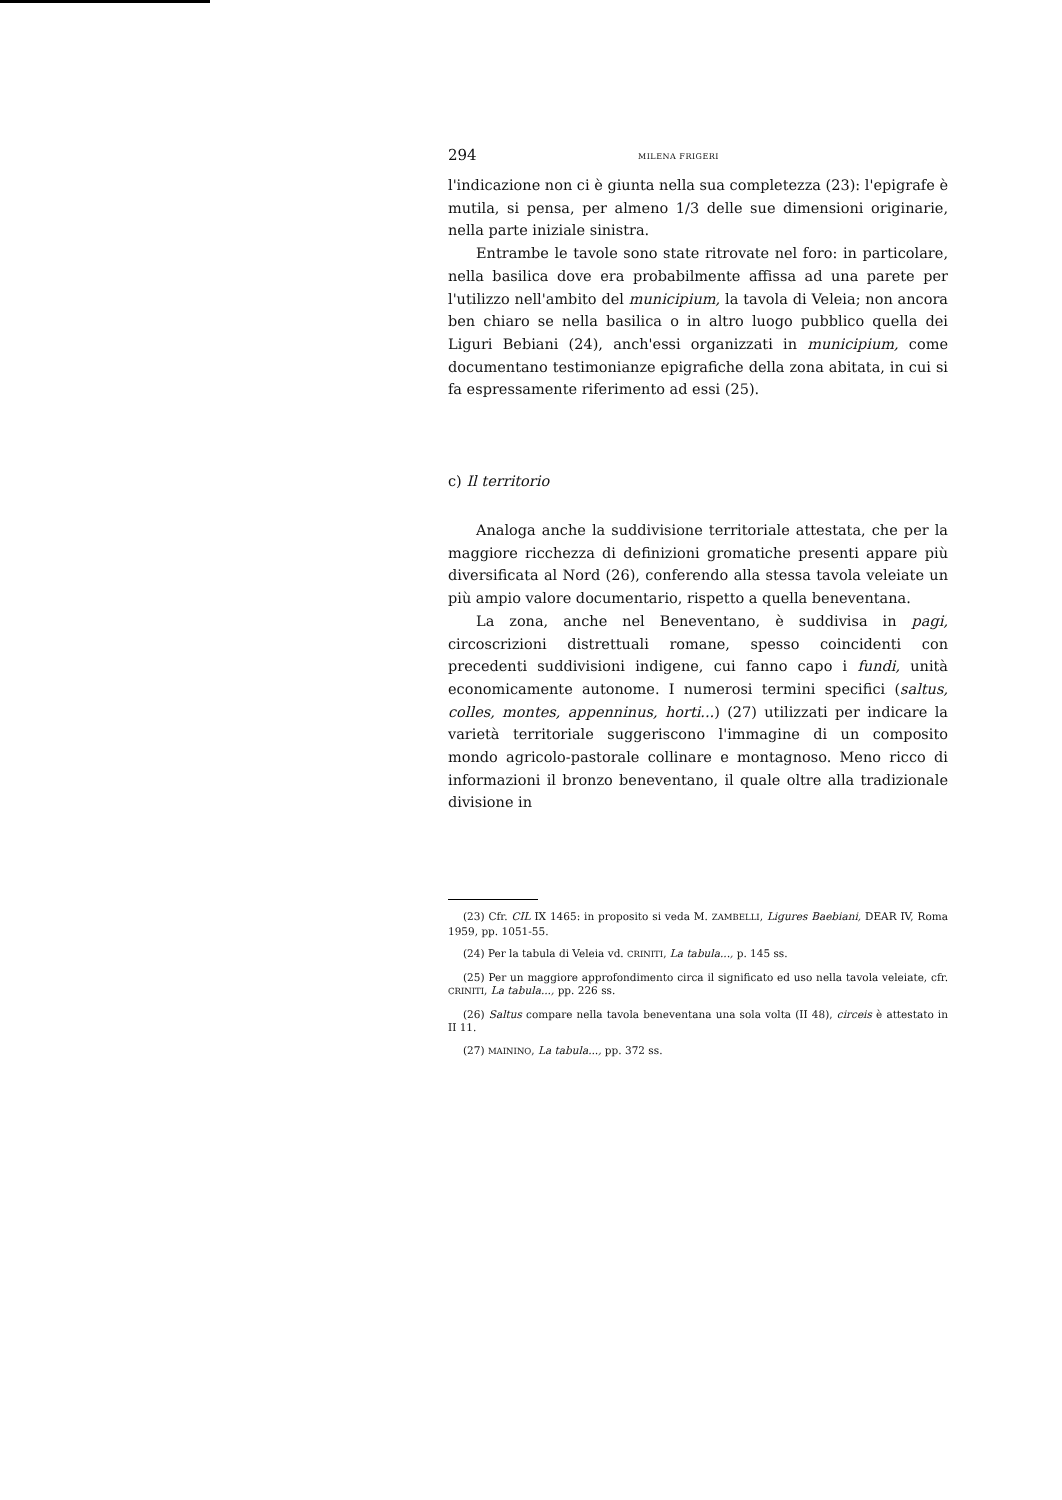294 MILENA FRIGERI
l'indicazione non ci è giunta nella sua completezza (23): l'epigrafe è mutila, si pensa, per almeno 1/3 delle sue dimensioni originarie, nella parte iniziale sinistra.
Entrambe le tavole sono state ritrovate nel foro: in particolare, nella basilica dove era probabilmente affissa ad una parete per l'utilizzo nell'ambito del municipium, la tavola di Veleia; non ancora ben chiaro se nella basilica o in altro luogo pubblico quella dei Liguri Bebiani (24), anch'essi organizzati in municipium, come documentano testimonianze epigrafiche della zona abitata, in cui si fa espressamente riferimento ad essi (25).
c) Il territorio
Analoga anche la suddivisione territoriale attestata, che per la maggiore ricchezza di definizioni gromatiche presenti appare più diversificata al Nord (26), conferendo alla stessa tavola veleiate un più ampio valore documentario, rispetto a quella beneventana.
La zona, anche nel Beneventano, è suddivisa in pagi, circoscrizioni distrettuali romane, spesso coincidenti con precedenti suddivisioni indigene, cui fanno capo i fundi, unità economicamente autonome. I numerosi termini specifici (saltus, colles, montes, appenninus, horti...) (27) utilizzati per indicare la varietà territoriale suggeriscono l'immagine di un composito mondo agricolo-pastorale collinare e montagnoso. Meno ricco di informazioni il bronzo beneventano, il quale oltre alla tradizionale divisione in
(23) Cfr. CIL IX 1465: in proposito si veda M. ZAMBELLI, Ligures Baebiani, DEAR IV, Roma 1959, pp. 1051-55.
(24) Per la tabula di Veleia vd. CRINITI, La tabula..., p. 145 ss.
(25) Per un maggiore approfondimento circa il significato ed uso nella tavola veleiate, cfr. CRINITI, La tabula..., pp. 226 ss.
(26) Saltus compare nella tavola beneventana una sola volta (II 48), circeis è attestato in II 11.
(27) MAININO, La tabula..., pp. 372 ss.